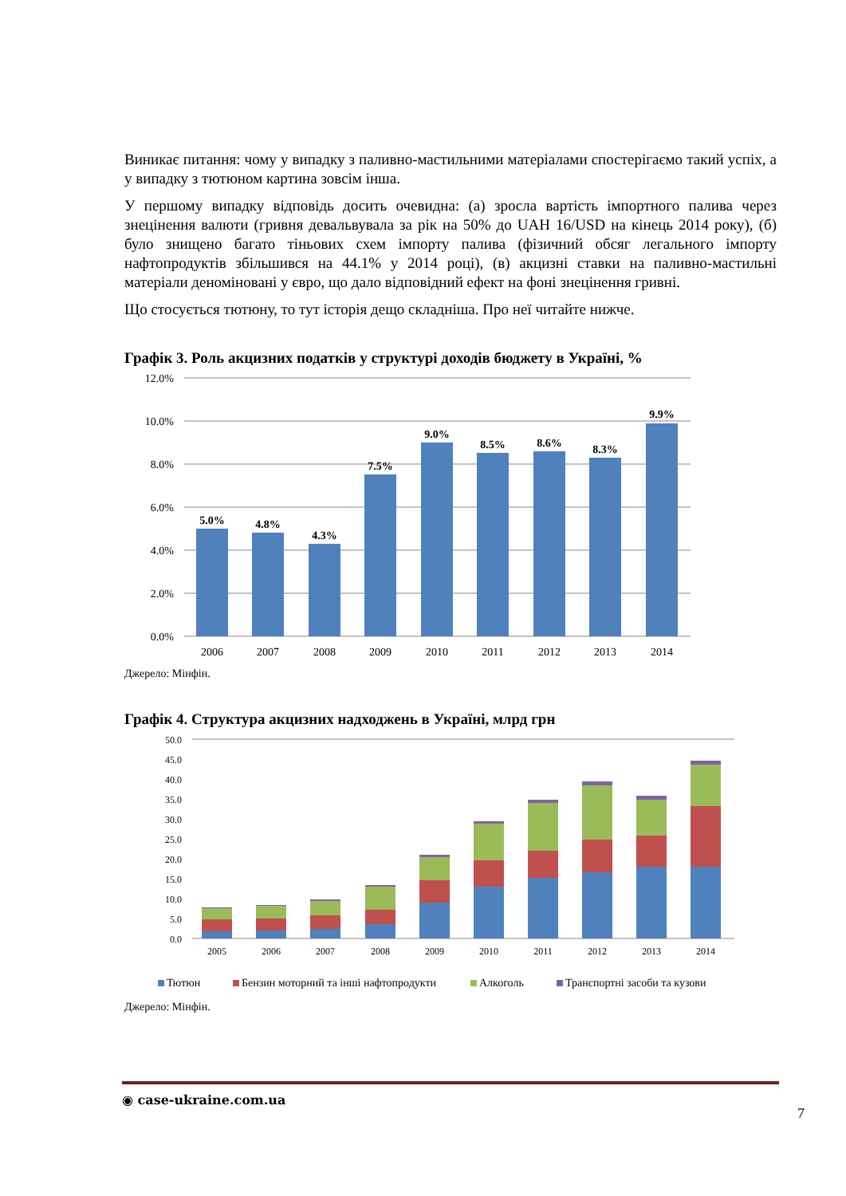Виникає питання: чому у випадку з паливно-мастильними матеріалами спостерігаємо такий успіх, а у випадку з тютюном картина зовсім інша.
У першому випадку відповідь досить очевидна: (а) зросла вартість імпортного палива через знецінення валюти (гривня девальвувала за рік на 50% до UAH 16/USD на кінець 2014 року), (б) було знищено багато тіньових схем імпорту палива (фізичний обсяг легального імпорту нафтопродуктів збільшився на 44.1% у 2014 році), (в) акцизні ставки на паливно-мастильні матеріали деноміновані у євро, що дало відповідний ефект на фоні знецінення гривні.
Що стосується тютюну, то тут історія дещо складніша. Про неї читайте нижче.
Графік 3. Роль акцизних податків у структурі доходів бюджету в Україні, %
12.0%
10.0%
8.0%
6.0%
4.0%
2.0%
0.0%
5.0%
4.8%
4.3%
7.5%
9.0%
8.5%
8.6%
8.3%
9.9%
2006
2007
2008
2009
2010
2011
2012
2013
2014
Джерело: Мінфін.
Графік 4. Структура акцизних надходжень в Україні, млрд грн
50.0
45.0
40.0
35.0
30.0
25.0
20.0
15.0
10.0
5.0
0.0
2005
2006
2007
2008
2009
2010
2011
2012
2013
2014
Тютюн
Бензин моторний та інші нафтопродукти
Алкоголь
Транспортні засоби та кузови
Джерело: Мінфін.
◉ case-ukraine.com.ua
7